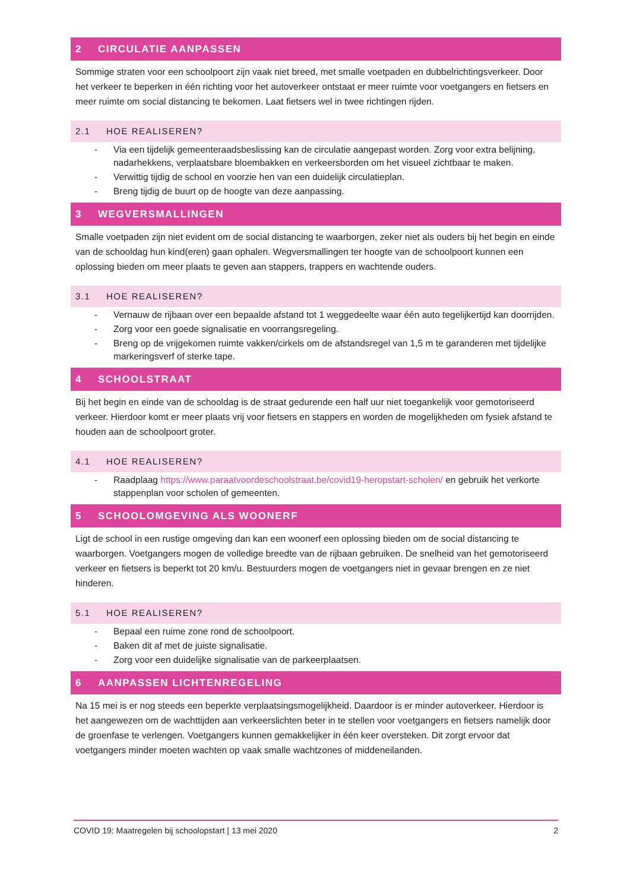2 CIRCULATIE AANPASSEN
Sommige straten voor een schoolpoort zijn vaak niet breed, met smalle voetpaden en dubbelrichtingsverkeer. Door het verkeer te beperken in één richting voor het autoverkeer ontstaat er meer ruimte voor voetgangers en fietsers en meer ruimte om social distancing te bekomen. Laat fietsers wel in twee richtingen rijden.
2.1 HOE REALISEREN?
- Via een tijdelijk gemeenteraadsbeslissing kan de circulatie aangepast worden. Zorg voor extra belijning, nadarhekkens, verplaatsbare bloembakken en verkeersborden om het visueel zichtbaar te maken.
- Verwittig tijdig de school en voorzie hen van een duidelijk circulatieplan.
- Breng tijdig de buurt op de hoogte van deze aanpassing.
3 WEGVERSMALLINGEN
Smalle voetpaden zijn niet evident om de social distancing te waarborgen, zeker niet als ouders bij het begin en einde van de schooldag hun kind(eren) gaan ophalen. Wegversmallingen ter hoogte van de schoolpoort kunnen een oplossing bieden om meer plaats te geven aan stappers, trappers en wachtende ouders.
3.1 HOE REALISEREN?
- Vernauw de rijbaan over een bepaalde afstand tot 1 weggedeelte waar één auto tegelijkertijd kan doorrijden.
- Zorg voor een goede signalisatie en voorrangsregeling.
- Breng op de vrijgekomen ruimte vakken/cirkels om de afstandsregel van 1,5 m te garanderen met tijdelijke markeringsverf of sterke tape.
4 SCHOOLSTRAAT
Bij het begin en einde van de schooldag is de straat gedurende een half uur niet toegankelijk voor gemotoriseerd verkeer. Hierdoor komt er meer plaats vrij voor fietsers en stappers en worden de mogelijkheden om fysiek afstand te houden aan de schoolpoort groter.
4.1 HOE REALISEREN?
- Raadplaag https://www.paraatvoordeschoolstraat.be/covid19-heropstart-scholen/ en gebruik het verkorte stappenplan voor scholen of gemeenten.
5 SCHOOLOMGEVING ALS WOONERF
Ligt de school in een rustige omgeving dan kan een woonerf een oplossing bieden om de social distancing te waarborgen. Voetgangers mogen de volledige breedte van de rijbaan gebruiken. De snelheid van het gemotoriseerd verkeer en fietsers is beperkt tot 20 km/u. Bestuurders mogen de voetgangers niet in gevaar brengen en ze niet hinderen.
5.1 HOE REALISEREN?
- Bepaal een ruime zone rond de schoolpoort.
- Baken dit af met de juiste signalisatie.
- Zorg voor een duidelijke signalisatie van de parkeerplaatsen.
6 AANPASSEN LICHTENREGELING
Na 15 mei is er nog steeds een beperkte verplaatsingsmogelijkheid. Daardoor is er minder autoverkeer. Hierdoor is het aangewezen om de wachttijden aan verkeerslichten beter in te stellen voor voetgangers en fietsers namelijk door de groenfase te verlengen. Voetgangers kunnen gemakkelijker in één keer oversteken. Dit zorgt ervoor dat voetgangers minder moeten wachten op vaak smalle wachtzones of middeneilanden.
COVID 19: Maatregelen bij schoolopstart | 13 mei 2020 2